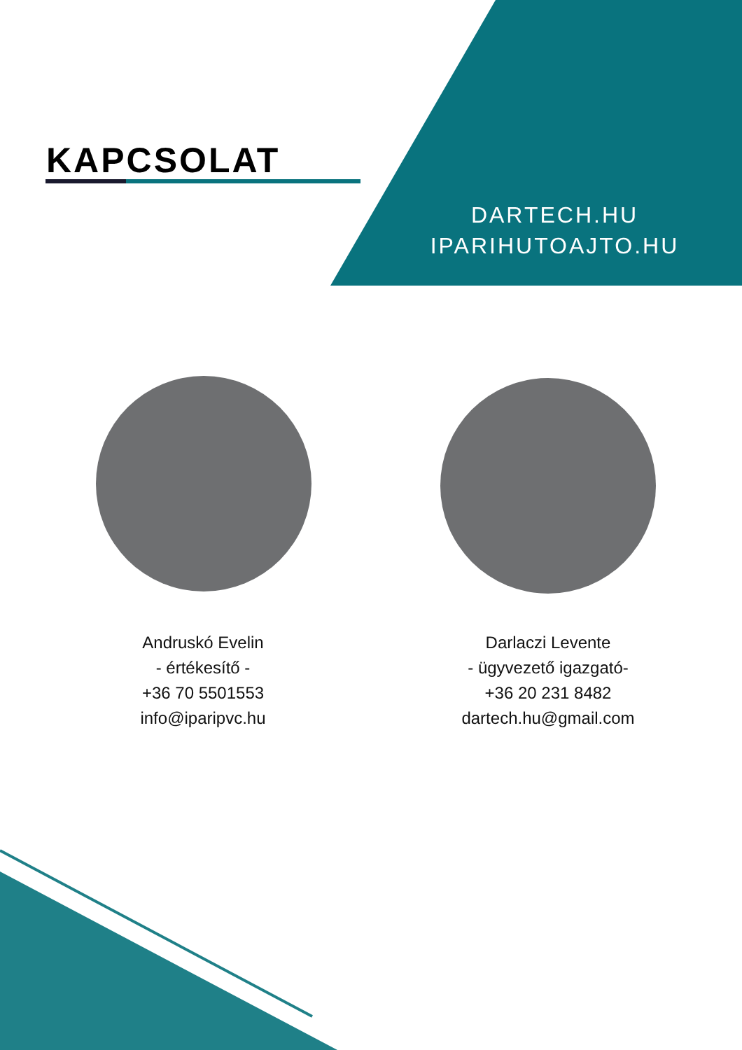KAPCSOLAT
DARTECH.HU
IPARIHUTOAJTO.HU
Andruskó Evelin
- értékesítő -
+36 70 5501553
info@iparipvc.hu
Darlaczi Levente
- ügyvezető igazgató-
+36 20 231 8482
dartech.hu@gmail.com